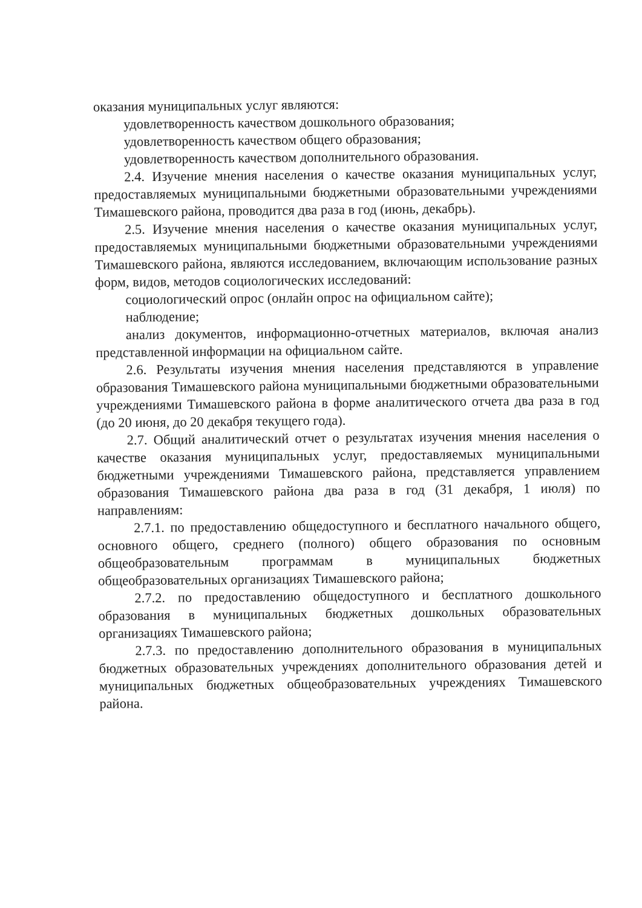оказания муниципальных услуг являются:
удовлетворенность качеством дошкольного образования;
удовлетворенность качеством общего образования;
удовлетворенность качеством дополнительного образования.
2.4. Изучение мнения населения о качестве оказания муниципальных услуг, предоставляемых муниципальными бюджетными образовательными учреждениями Тимашевского района, проводится два раза в год (июнь, декабрь).
2.5. Изучение мнения населения о качестве оказания муниципальных услуг, предоставляемых муниципальными бюджетными образовательными учреждениями Тимашевского района, являются исследованием, включающим использование разных форм, видов, методов социологических исследований:
социологический опрос (онлайн опрос на официальном сайте);
наблюдение;
анализ документов, информационно-отчетных материалов, включая анализ представленной информации на официальном сайте.
2.6. Результаты изучения мнения населения представляются в управление образования Тимашевского района муниципальными бюджетными образовательными учреждениями Тимашевского района в форме аналитического отчета два раза в год (до 20 июня, до 20 декабря текущего года).
2.7. Общий аналитический отчет о результатах изучения мнения населения о качестве оказания муниципальных услуг, предоставляемых муниципальными бюджетными учреждениями Тимашевского района, представляется управлением образования Тимашевского района два раза в год (31 декабря, 1 июля) по направлениям:
2.7.1. по предоставлению общедоступного и бесплатного начального общего, основного общего, среднего (полного) общего образования по основным общеобразовательным программам в муниципальных бюджетных общеобразовательных организациях Тимашевского района;
2.7.2. по предоставлению общедоступного и бесплатного дошкольного образования в муниципальных бюджетных дошкольных образовательных организациях Тимашевского района;
2.7.3. по предоставлению дополнительного образования в муниципальных бюджетных образовательных учреждениях дополнительного образования детей и муниципальных бюджетных общеобразовательных учреждениях Тимашевского района.